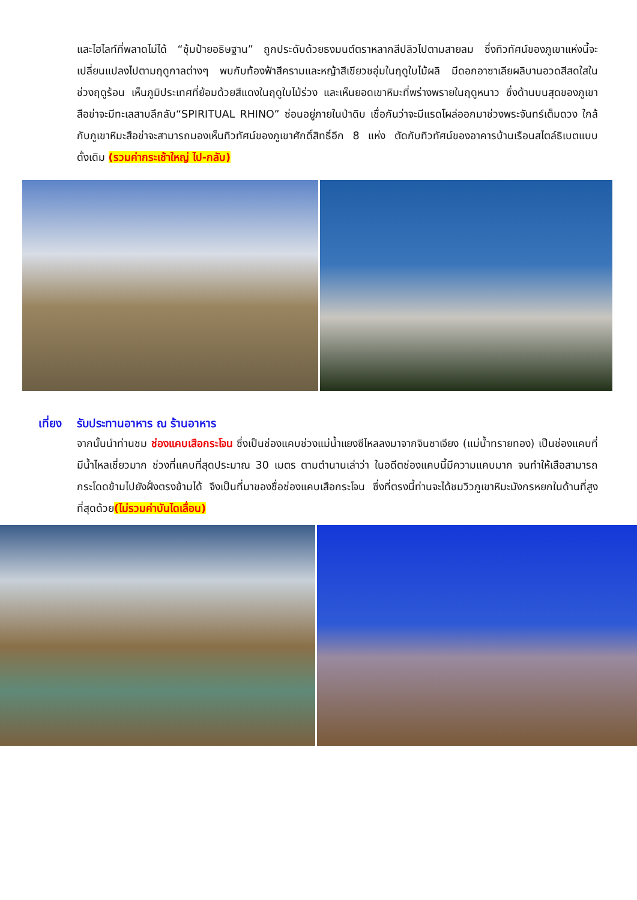และไฮไลท์ที่พลาดไม่ได้ “ซุ้มป้ายอธิษฐาน” ถูกประดับด้วยธงมนต์ตราหลากสีปลิวไปตามสายลม ซึ่งทิวทัศน์ของภูเขาแห่งนี้จะเปลี่ยนแปลงไปตามฤดูกาลต่างๆ พบกับท้องฟ้าสีครามและหญ้าสีเขียวชอุ่มในฤดูใบไม้ผลิ มีดอกอาซาเลียผลิบานอวดสีสดใสในช่วงฤดูร้อน เห็นภูมิประเทศที่ย้อมด้วยสีแดงในฤดูใบไม้ร่วง และเห็นยอดเขาหิมะที่พร่างพรายในฤดูหนาว ซึ่งด้านบนสุดของภูเขาสือข่าจะมีทะเลสาบลึกลับ“SPIRITUAL RHINO” ซ่อนอยู่ภายในป่าดิบ เชื่อกันว่าจะมีแรดโผล่ออกมาช่วงพระจันทร์เต็มดวง ใกล้กับภูเขาหิมะสือข่าจะสามารถมองเห็นทิวทัศน์ของภูเขาศักดิ์สิทธิ์อีก 8 แห่ง ตัดกับทิวทัศน์ของอาคารบ้านเรือนสไตล์ธิเบตแบบดั้งเดิม (รวมค่ากระเช้าใหญ่ ไป-กลับ)
เที่ยง รับประทานอาหาร ณ ร้านอาหาร
จากนั้นนำท่านชม ช่องแคบเสือกระโจน ซึ่งเป็นช่องแคบช่วงแม่น้ำแยงซีไหลลงมาจากจินซาเจียง (แม่น้ำทรายทอง) เป็นช่องแคบที่มีน้ำไหลเชี่ยวมาก ช่วงที่แคบที่สุดประมาณ 30 เมตร ตามตำนานเล่าว่า ในอดีตช่องแคบนี้มีความแคบมาก จนทำให้เสือสามารถกระโดดข้ามไปยังฝั่งตรงข้ามได้ จึงเป็นที่มาของชื่อช่องแคบเสือกระโจน ซึ่งที่ตรงนี้ท่านจะได้ชมวิวภูเขาหิมะมังกรหยกในด้านที่สูงที่สุดด้วย(ไม่รวมค่าบันไดเลื่อน)